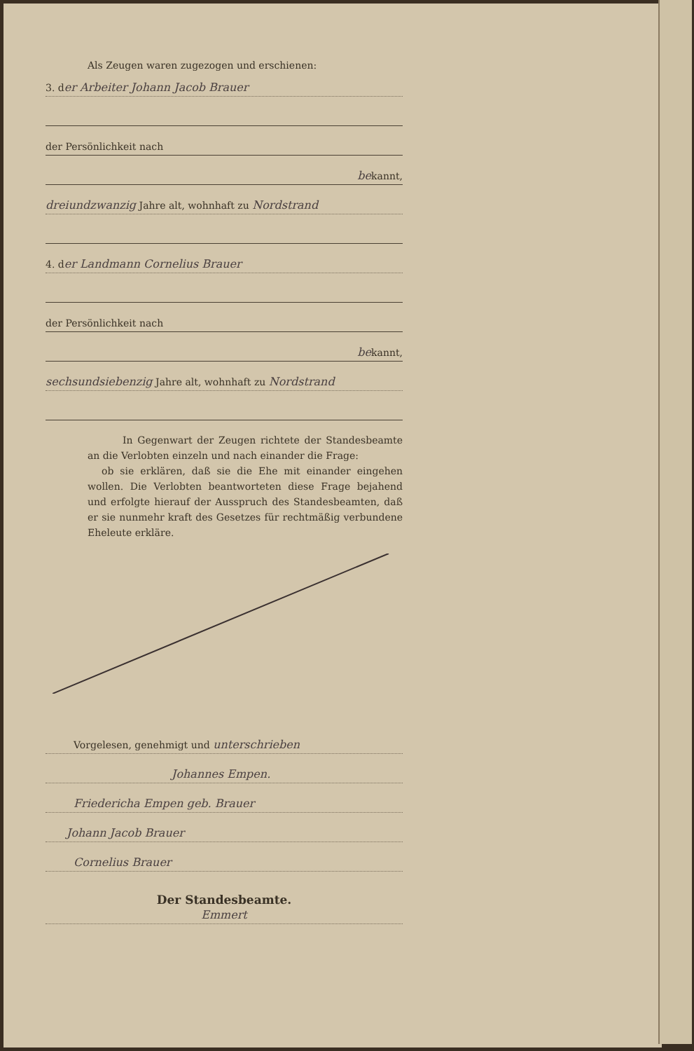Als Zeugen waren zugezogen und erschienen:
3. der Arbeiter Johann Jacob Brauer
der Persönlichkeit nach
bekannt,
dreiundzwanzig Jahre alt, wohnhaft zu Nordstrand
4. der Landmann Cornelius Brauer
der Persönlichkeit nach
bekannt,
sechsundsiebenzig Jahre alt, wohnhaft zu Nordstrand
In Gegenwart der Zeugen richtete der Standesbeamte an die Verlobten einzeln und nach einander die Frage:
ob sie erklären, daß sie die Ehe mit einander eingehen wollen. Die Verlobten beantworteten diese Frage bejahend und erfolgte hierauf der Ausspruch des Standesbeamten, daß er sie nunmehr kraft des Gesetzes für rechtmäßig verbundene Eheleute erkläre.
Vorgelesen, genehmigt und unterschrieben
Johannes Empen.
Friedericha Empen geb. Brauer
Johann Jacob Brauer
Cornelius Brauer
Der Standesbeamte.
Emmert